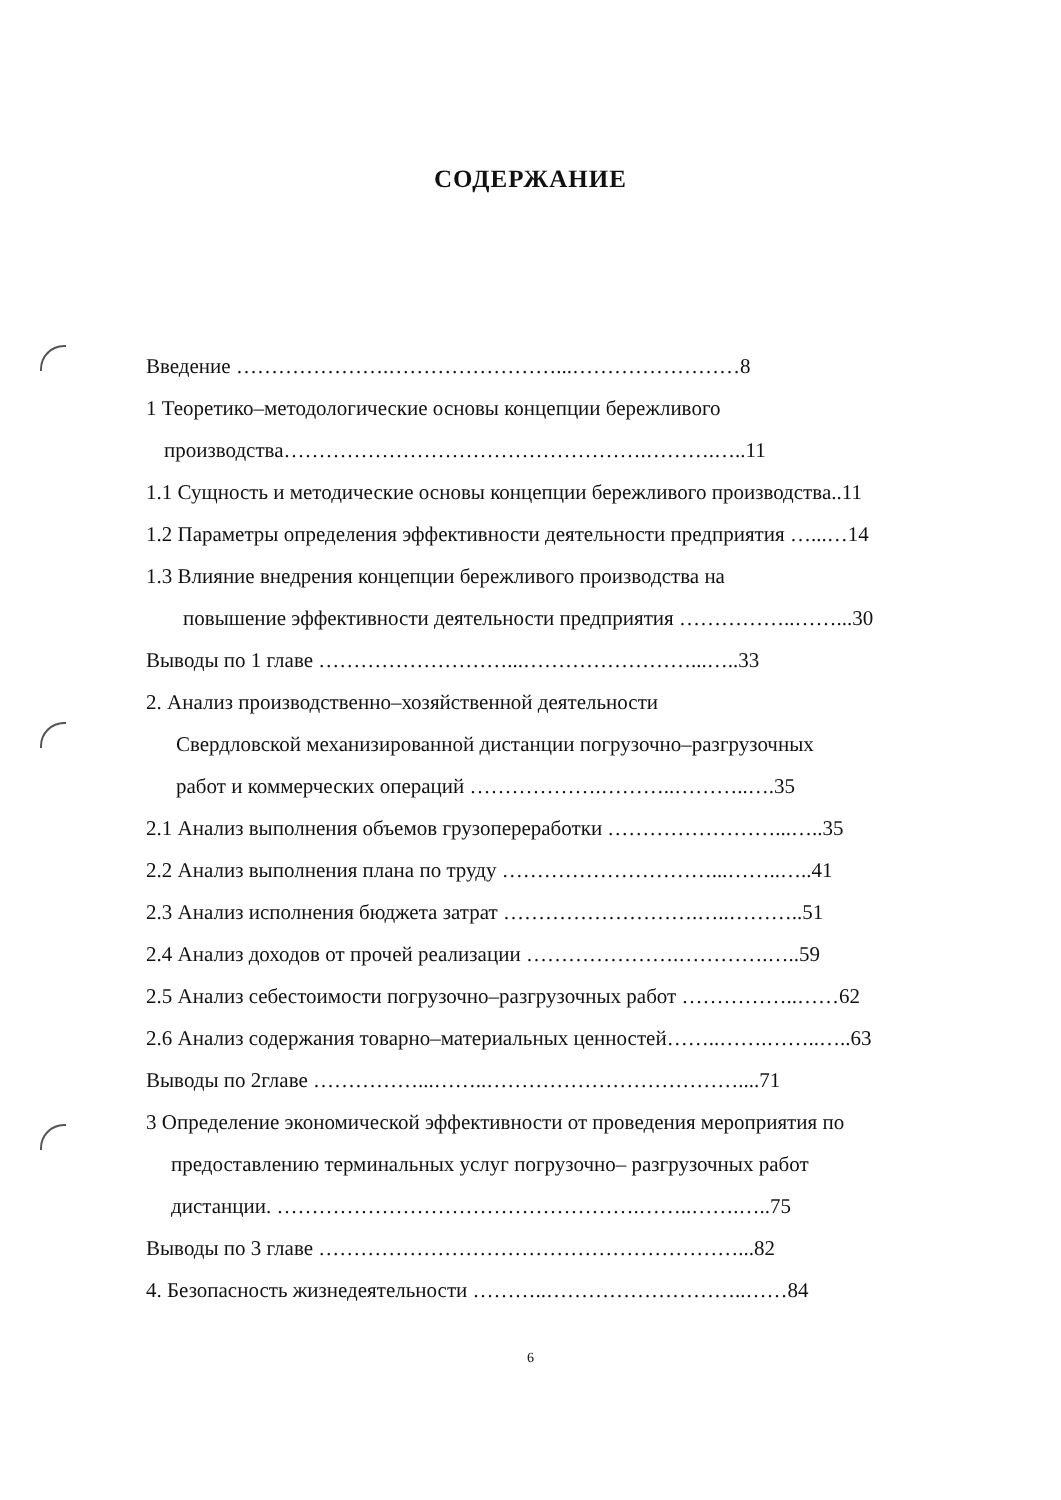СОДЕРЖАНИЕ
Введение ………………….……………………...……………………8
1 Теоретико–методологические основы концепции бережливого
производства…………………………………………….……….…..11
1.1 Сущность и методические основы концепции бережливого производства..11
1.2 Параметры определения эффективности деятельности предприятия …...…14
1.3 Влияние внедрения концепции бережливого производства на
повышение эффективности деятельности предприятия ……………..……...30
Выводы по 1 главе ………………………...……………………...…..33
2. Анализ производственно–хозяйственной деятельности
Свердловской механизированной дистанции погрузочно–разгрузочных
работ и коммерческих операций ……………….………..………..….35
2.1 Анализ выполнения объемов грузопереработки ……………………...…..35
2.2 Анализ выполнения плана по труду …………………………...……..…..41
2.3 Анализ исполнения бюджета затрат ……………………….…..………..51
2.4 Анализ доходов от прочей реализации ………………….………….…..59
2.5 Анализ себестоимости погрузочно–разгрузочных работ ……………..……62
2.6 Анализ содержания товарно–материальных ценностей……..…….……..…..63
Выводы по 2главе ……………...……..………………………………....71
3 Определение экономической эффективности от проведения мероприятия по
предоставлению терминальных услуг погрузочно– разгрузочных работ
дистанции. …………………………………………….……..…….…..75
Выводы по 3 главе ……………………………………………………...82
4. Безопасность жизнедеятельности ………..………………………..……84
6